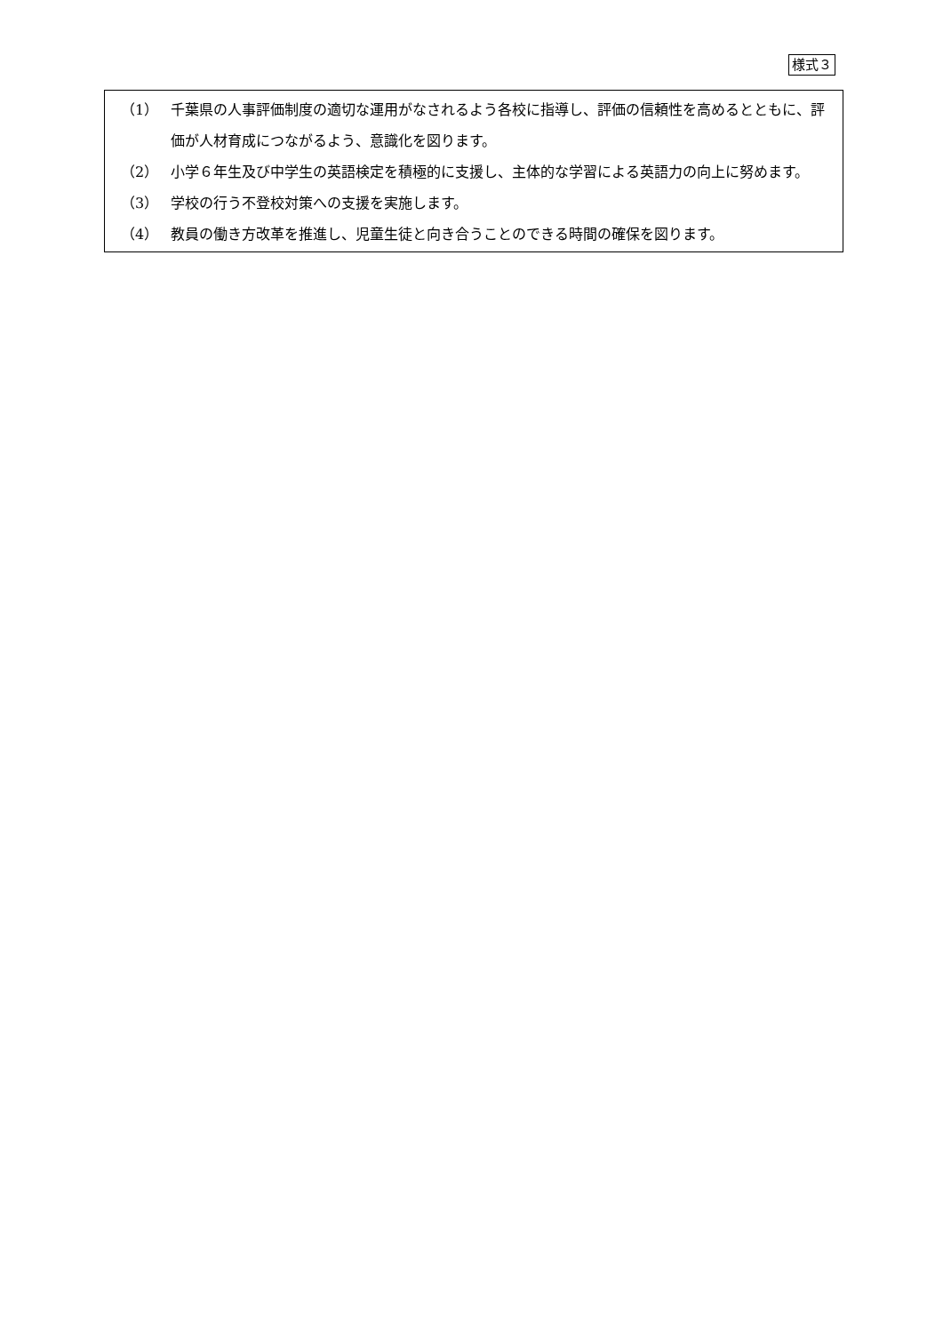様式３
（1） 千葉県の人事評価制度の適切な運用がなされるよう各校に指導し、評価の信頼性を高めるとともに、評価が人材育成につながるよう、意識化を図ります。
（2） 小学６年生及び中学生の英語検定を積極的に支援し、主体的な学習による英語力の向上に努めます。
（3） 学校の行う不登校対策への支援を実施します。
（4） 教員の働き方改革を推進し、児童生徒と向き合うことのできる時間の確保を図ります。